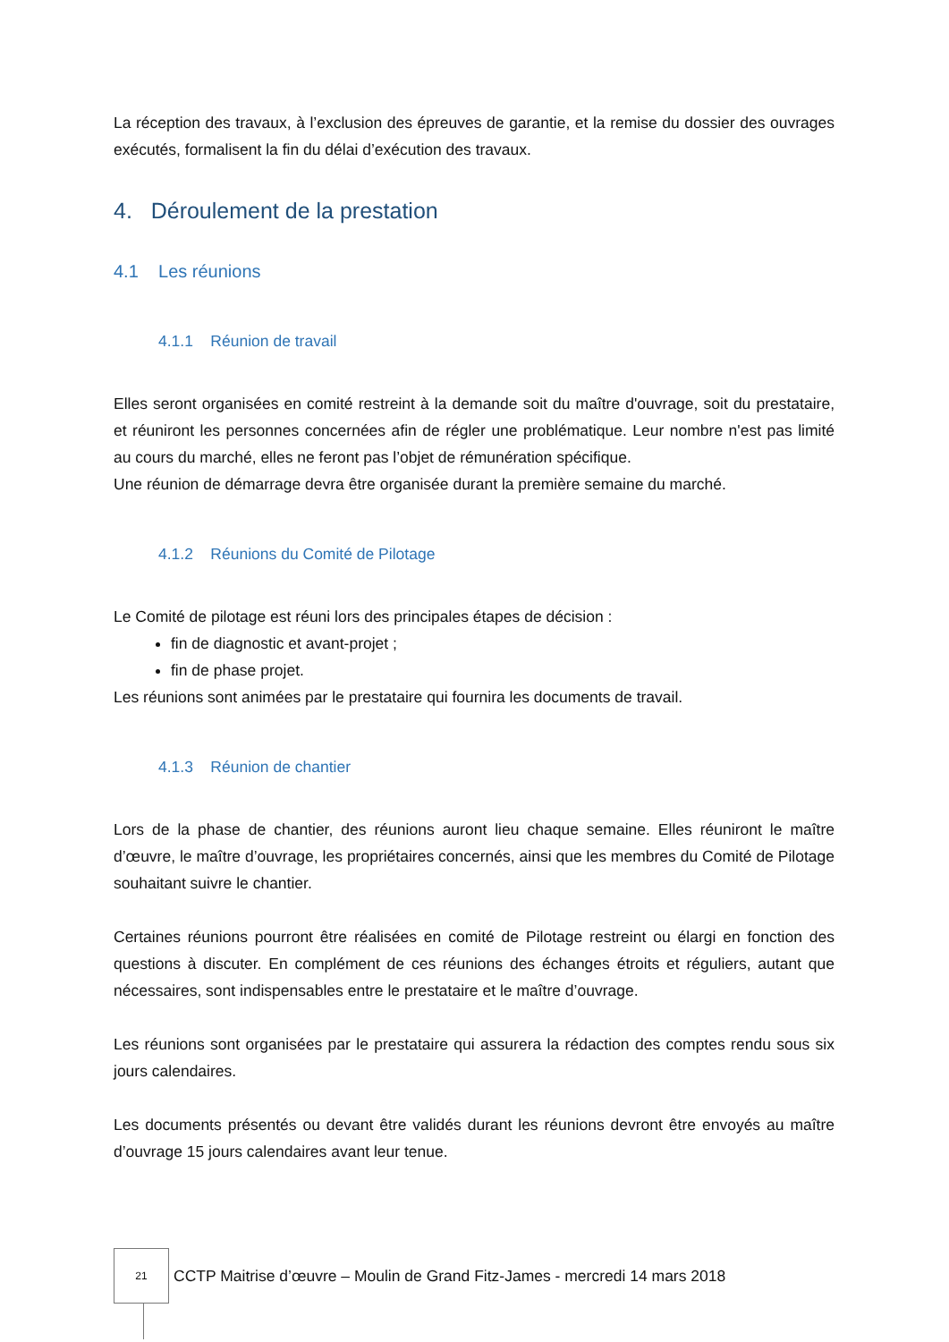La réception des travaux, à l’exclusion des épreuves de garantie, et la remise du dossier des ouvrages exécutés, formalisent la fin du délai d’exécution des travaux.
4. Déroulement de la prestation
4.1 Les réunions
4.1.1 Réunion de travail
Elles seront organisées en comité restreint à la demande soit du maître d'ouvrage, soit du prestataire, et réuniront les personnes concernées afin de régler une problématique. Leur nombre n'est pas limité au cours du marché, elles ne feront pas l’objet de rémunération spécifique.
Une réunion de démarrage devra être organisée durant la première semaine du marché.
4.1.2 Réunions du Comité de Pilotage
Le Comité de pilotage est réuni lors des principales étapes de décision :
fin de diagnostic et avant-projet ;
fin de phase projet.
Les réunions sont animées par le prestataire qui fournira les documents de travail.
4.1.3 Réunion de chantier
Lors de la phase de chantier, des réunions auront lieu chaque semaine. Elles réuniront le maître d’œuvre, le maître d’ouvrage, les propriétaires concernés, ainsi que les membres du Comité de Pilotage souhaitant suivre le chantier.
Certaines réunions pourront être réalisées en comité de Pilotage restreint ou élargi en fonction des questions à discuter. En complément de ces réunions des échanges étroits et réguliers, autant que nécessaires, sont indispensables entre le prestataire et le maître d’ouvrage.
Les réunions sont organisées par le prestataire qui assurera la rédaction des comptes rendu sous six jours calendaires.
Les documents présentés ou devant être validés durant les réunions devront être envoyés au maître d’ouvrage 15 jours calendaires avant leur tenue.
21
CCTP Maitrise d’œuvre – Moulin de Grand Fitz-James - mercredi 14 mars 2018